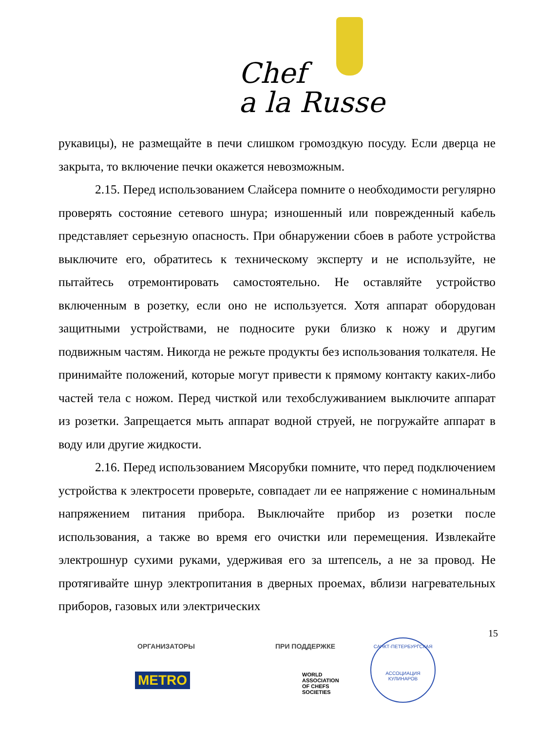Chef
a la Russe
рукавицы), не размещайте в печи слишком громоздкую посуду. Если дверца не закрыта, то включение печки окажется невозможным.
2.15. Перед использованием Слайсера помните о необходимости регулярно проверять состояние сетевого шнура; изношенный или поврежденный кабель представляет серьезную опасность. При обнаружении сбоев в работе устройства выключите его, обратитесь к техническому эксперту и не используйте, не пытайтесь отремонтировать самостоятельно. Не оставляйте устройство включенным в розетку, если оно не используется. Хотя аппарат оборудован защитными устройствами, не подносите руки близко к ножу и другим подвижным частям. Никогда не режьте продукты без использования толкателя. Не принимайте положений, которые могут привести к прямому контакту каких-либо частей тела с ножом. Перед чисткой или техобслуживанием выключите аппарат из розетки. Запрещается мыть аппарат водной струей, не погружайте аппарат в воду или другие жидкости.
2.16. Перед использованием Мясорубки помните, что перед подключением устройства к электросети проверьте, совпадает ли ее напряжение с номинальным напряжением питания прибора. Выключайте прибор из розетки после использования, а также во время его очистки или перемещения. Извлекайте электрошнур сухими руками, удерживая его за штепсель, а не за провод. Не протягивайте шнур электропитания в дверных проемах, вблизи нагревательных приборов, газовых или электрических
15
ОРГАНИЗАТОРЫ
METRO
ПРИ ПОДДЕРЖКЕ
WORLD
ASSOCIATION
OF CHEFS
SOCIETIES
САНКТ-ПЕТЕРБУРГСКАЯ
АССОЦИАЦИЯ КУЛИНАРОВ